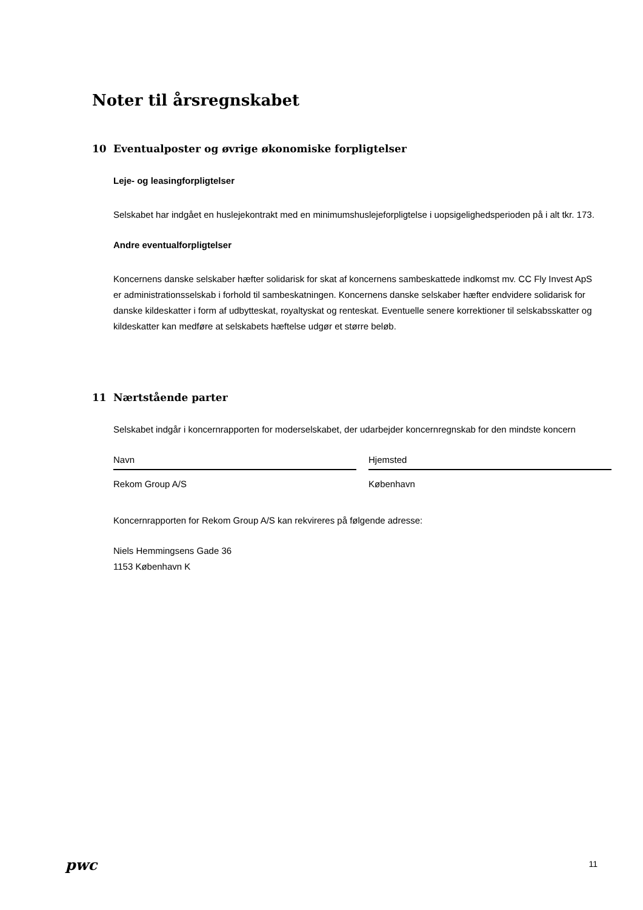Noter til årsregnskabet
10 Eventualposter og øvrige økonomiske forpligtelser
Leje- og leasingforpligtelser
Selskabet har indgået en huslejekontrakt med en minimumshuslejeforpligtelse i uopsigelighedsperioden på i alt tkr. 173.
Andre eventualforpligtelser
Koncernens danske selskaber hæfter solidarisk for skat af koncernens sambeskattede indkomst mv. CC Fly Invest ApS er administrationsselskab i forhold til sambeskatningen. Koncernens danske selskaber hæfter endvidere solidarisk for danske kildeskatter i form af udbytteskat, royaltyskat og renteskat. Eventuelle senere korrektioner til selskabsskatter og kildeskatter kan medføre at selskabets hæftelse udgør et større beløb.
11 Nærtstående parter
Selskabet indgår i koncernrapporten for moderselskabet, der udarbejder koncernregnskab for den mindste koncern
| Navn | Hjemsted |
| --- | --- |
| Rekom Group A/S | København |
Koncernrapporten for Rekom Group A/S kan rekvireres på følgende adresse:
Niels Hemmingsens Gade 36
1153 København K
pwc 11